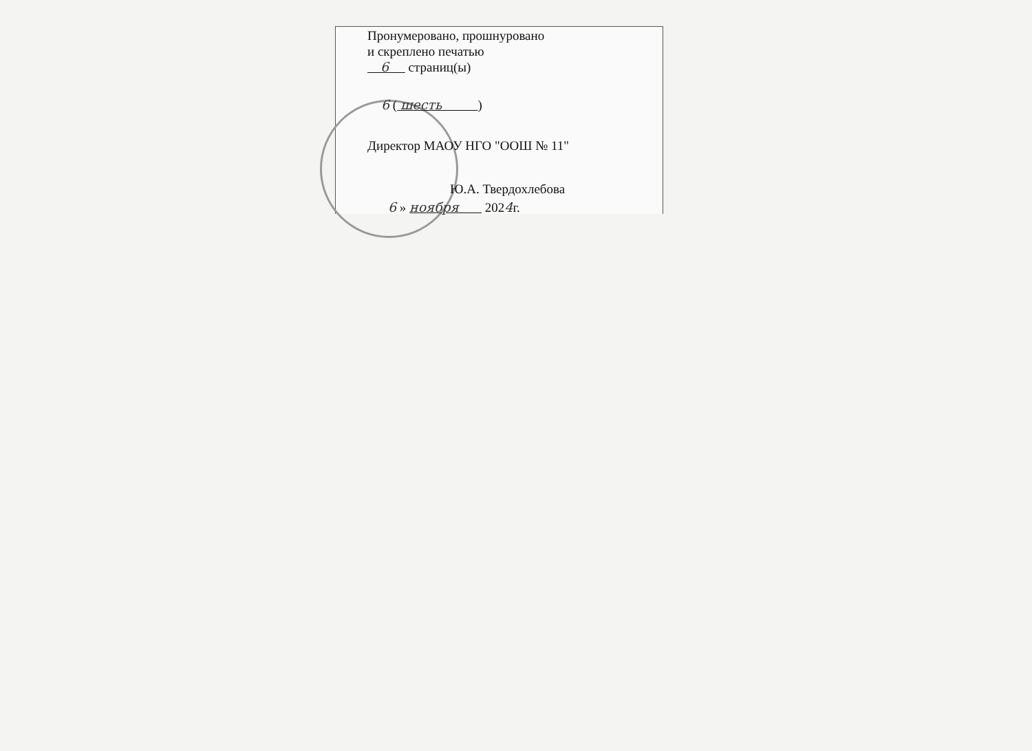Пронумеровано, прошнуровано
и скреплено печатью
6 страниц(ы)
6 ( шесть )
Директор МАОУ НГО "ООШ № 11"
Ю.А. Твердохлебова
6 » ноября 2024г.